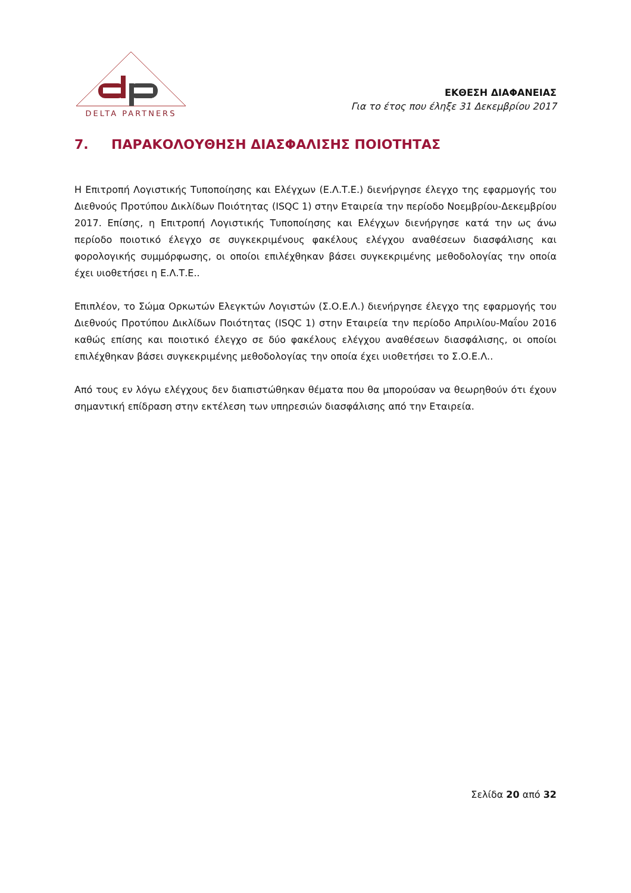DELTA PARTNERS
ΕΚΘΕΣΗ ΔΙΑΦΑΝΕΙΑΣ
Για το έτος που έληξε 31 Δεκεμβρίου 2017
7. ΠΑΡΑΚΟΛΟΥΘΗΣΗ ΔΙΑΣΦΑΛΙΣΗΣ ΠΟΙΟΤΗΤΑΣ
Η Επιτροπή Λογιστικής Τυποποίησης και Ελέγχων (Ε.Λ.Τ.Ε.) διενήργησε έλεγχο της εφαρμογής του Διεθνούς Προτύπου Δικλίδων Ποιότητας (ISQC 1) στην Εταιρεία την περίοδο Νοεμβρίου-Δεκεμβρίου 2017. Επίσης, η Επιτροπή Λογιστικής Τυποποίησης και Ελέγχων διενήργησε κατά την ως άνω περίοδο ποιοτικό έλεγχο σε συγκεκριμένους φακέλους ελέγχου αναθέσεων διασφάλισης και φορολογικής συμμόρφωσης, οι οποίοι επιλέχθηκαν βάσει συγκεκριμένης μεθοδολογίας την οποία έχει υιοθετήσει η Ε.Λ.Τ.Ε..
Επιπλέον, το Σώμα Ορκωτών Ελεγκτών Λογιστών (Σ.Ο.Ε.Λ.) διενήργησε έλεγχο της εφαρμογής του Διεθνούς Προτύπου Δικλίδων Ποιότητας (ISQC 1) στην Εταιρεία την περίοδο Απριλίου-Μαΐου 2016 καθώς επίσης και ποιοτικό έλεγχο σε δύο φακέλους ελέγχου αναθέσεων διασφάλισης, οι οποίοι επιλέχθηκαν βάσει συγκεκριμένης μεθοδολογίας την οποία έχει υιοθετήσει το Σ.Ο.Ε.Λ..
Από τους εν λόγω ελέγχους δεν διαπιστώθηκαν θέματα που θα μπορούσαν να θεωρηθούν ότι έχουν σημαντική επίδραση στην εκτέλεση των υπηρεσιών διασφάλισης από την Εταιρεία.
Σελίδα 20 από 32